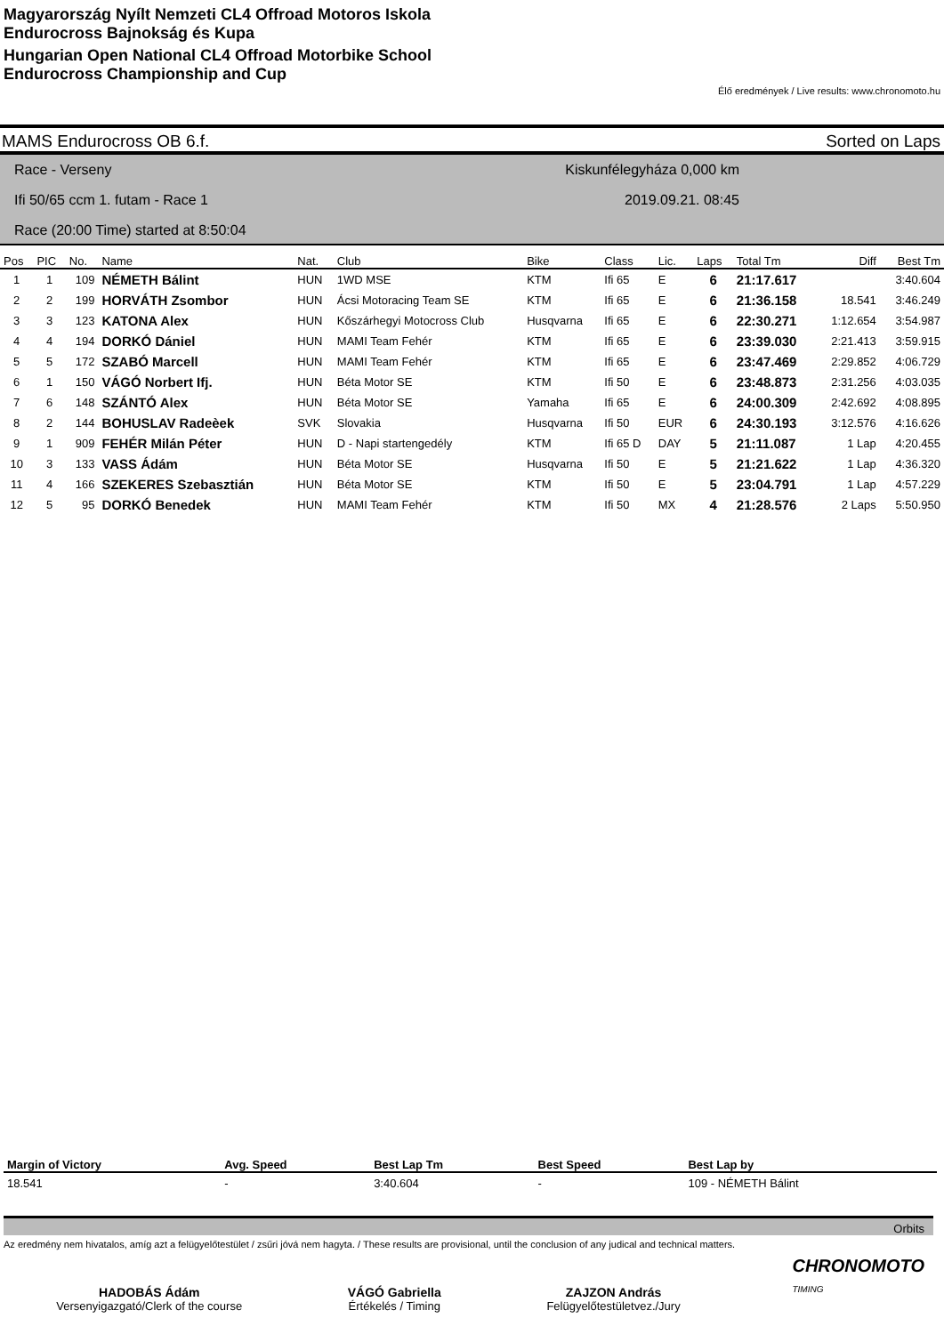Magyarország Nyílt Nemzeti CL4 Offroad Motoros Iskola
Endurocross Bajnokság és Kupa
Hungarian Open National CL4 Offroad Motorbike School
Endurocross Championship and Cup
Élő eredmények / Live results: www.chronomoto.hu
MAMS Endurocross OB 6.f. Sorted on Laps
Race - Verseny
Ifi 50/65 ccm 1. futam - Race 1
Race (20:00 Time) started at 8:50:04
Kiskunfélegyháza 0,000 km
2019.09.21. 08:45
| Pos | PIC | No. | Name | Nat. | Club | Bike | Class | Lic. | Laps | Total Tm | Diff | Best Tm |
| --- | --- | --- | --- | --- | --- | --- | --- | --- | --- | --- | --- | --- |
| 1 | 1 | 109 | NÉMETH Bálint | HUN | 1WD MSE | KTM | Ifi 65 | E | 6 | 21:17.617 | | 3:40.604 |
| 2 | 2 | 199 | HORVÁTH Zsombor | HUN | Ácsi Motoracing Team SE | KTM | Ifi 65 | E | 6 | 21:36.158 | 18.541 | 3:46.249 |
| 3 | 3 | 123 | KATONA Alex | HUN | Kőszárhegyi Motocross Club | Husqvarna | Ifi 65 | E | 6 | 22:30.271 | 1:12.654 | 3:54.987 |
| 4 | 4 | 194 | DORKÓ Dániel | HUN | MAMI Team Fehér | KTM | Ifi 65 | E | 6 | 23:39.030 | 2:21.413 | 3:59.915 |
| 5 | 5 | 172 | SZABÓ Marcell | HUN | MAMI Team Fehér | KTM | Ifi 65 | E | 6 | 23:47.469 | 2:29.852 | 4:06.729 |
| 6 | 1 | 150 | VÁGÓ Norbert Ifj. | HUN | Béta Motor SE | KTM | Ifi 50 | E | 6 | 23:48.873 | 2:31.256 | 4:03.035 |
| 7 | 6 | 148 | SZÁNTÓ Alex | HUN | Béta Motor SE | Yamaha | Ifi 65 | E | 6 | 24:00.309 | 2:42.692 | 4:08.895 |
| 8 | 2 | 144 | BOHUSLAV Radeèek | SVK | Slovakia | Husqvarna | Ifi 50 | EUR | 6 | 24:30.193 | 3:12.576 | 4:16.626 |
| 9 | 1 | 909 | FEHÉR Milán Péter | HUN | D - Napi startengedély | KTM | Ifi 65 D | DAY | 5 | 21:11.087 | 1 Lap | 4:20.455 |
| 10 | 3 | 133 | VASS Ádám | HUN | Béta Motor SE | Husqvarna | Ifi 50 | E | 5 | 21:21.622 | 1 Lap | 4:36.320 |
| 11 | 4 | 166 | SZEKERES Szebasztián | HUN | Béta Motor SE | KTM | Ifi 50 | E | 5 | 23:04.791 | 1 Lap | 4:57.229 |
| 12 | 5 | 95 | DORKÓ Benedek | HUN | MAMI Team Fehér | KTM | Ifi 50 | MX | 4 | 21:28.576 | 2 Laps | 5:50.950 |
| Margin of Victory | Avg. Speed | Best Lap Tm | Best Speed | Best Lap by |
| --- | --- | --- | --- | --- |
| 18.541 | - | 3:40.604 | - | 109 - NÉMETH Bálint |
Orbits
Az eredmény nem hivatalos, amíg azt a felügyelőtestület / zsűri jóvá nem hagyta. / These results are provisional, until the conclusion of any judical and technical matters.
CHRONOMOTO
TIMING
HADOBÁS Ádám
Versenyigazgató/Clerk of the course
VÁGÓ Gabriella
Értékelés / Timing
ZAJZON András
Felügyelőtestületvez./Jury